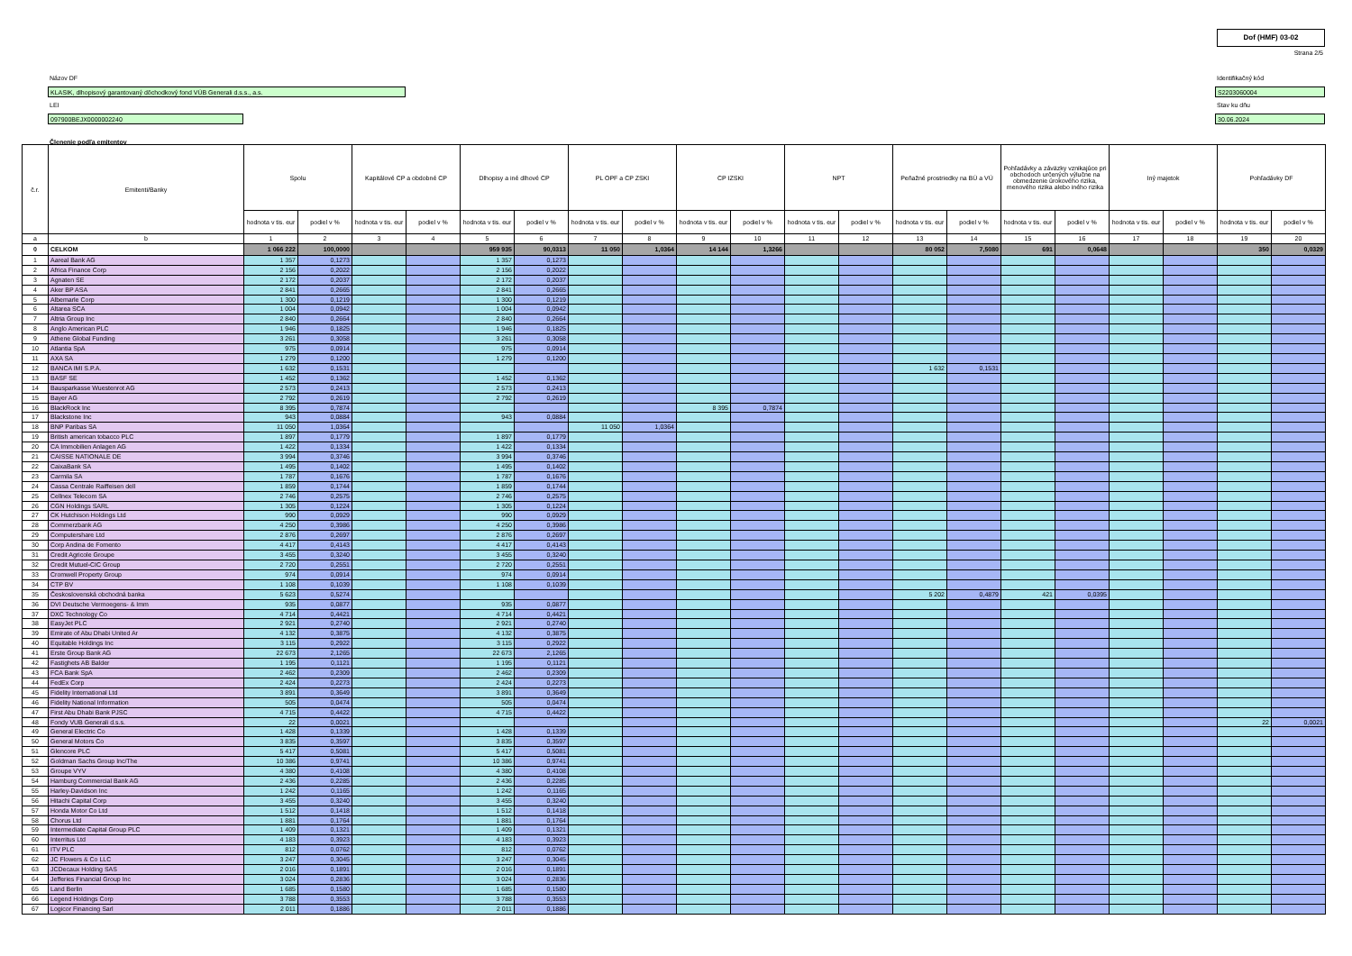Dof (HMF) 03-02
Strana 2/5
Názov DF
KLASIK, dlhopisový garantovaný dôchodkový fond VÚB Generali d.s.s., a.s.
LEI
097900BEJX0000002240
Identifikačný kód
S2203060004
Stav ku dňu
30.06.2024
Členenie podľa emitentov
| č.r. | Emitenti/Banky | Spolu | | Kapitálové CP a obdobné CP | | Dlhopisy a iné dlhové CP | | PL OPF a CP ZSKI | | CP IZSKI | | NPT | | Peňažné prostriedky na BÚ a VÚ | | Pohľadávky a záväzky vznikajúce pri obchodoch určených výlučne na obmedzenie úrokového rizika, menového rizika alebo iného rizika | | Iný majetok | | Pohľadávky DF | |
| --- | --- | --- | --- | --- | --- | --- | --- | --- | --- | --- | --- | --- | --- | --- | --- | --- | --- | --- | --- | --- | --- |
| | | hodnota v tis. eur | podiel v % | hodnota v tis. eur | podiel v % | hodnota v tis. eur | podiel v % | hodnota v tis. eur | podiel v % | hodnota v tis. eur | podiel v % | hodnota v tis. eur | podiel v % | hodnota v tis. eur | podiel v % | hodnota v tis. eur | podiel v % | hodnota v tis. eur | podiel v % | hodnota v tis. eur | podiel v % |
| a | b | 1 | 2 | 3 | 4 | 5 | 6 | 7 | 8 | 9 | 10 | 11 | 12 | 13 | 14 | 15 | 16 | 17 | 18 | 19 | 20 |
| 0 | CELKOM | 1 066 222 | 100,0000 | | | 959 935 | 90,0313 | 11 050 | 1,0364 | 14 144 | 1,3266 | | | 80 052 | 7,5080 | 691 | 0,0648 | | | 350 | 0,0329 |
| 1 | Aareal Bank AG | 1 357 | 0,1273 | | | 1 357 | 0,1273 | | | | | | | | | | | | | | |
| 2 | Africa Finance Corp | 2 156 | 0,2022 | | | 2 156 | 0,2022 | | | | | | | | | | | | | | |
| 3 | Agnaten SE | 2 172 | 0,2037 | | | 2 172 | 0,2037 | | | | | | | | | | | | | | |
| 4 | Aker BP ASA | 2 841 | 0,2665 | | | 2 841 | 0,2665 | | | | | | | | | | | | | | |
| 5 | Albemarle Corp | 1 300 | 0,1219 | | | 1 300 | 0,1219 | | | | | | | | | | | | | | |
| 6 | Altarea SCA | 1 004 | 0,0942 | | | 1 004 | 0,0942 | | | | | | | | | | | | | | |
| 7 | Altria Group Inc | 2 840 | 0,2664 | | | 2 840 | 0,2664 | | | | | | | | | | | | | | |
| 8 | Anglo American PLC | 1 946 | 0,1825 | | | 1 946 | 0,1825 | | | | | | | | | | | | | | |
| 9 | Athene Global Funding | 3 261 | 0,3058 | | | 3 261 | 0,3058 | | | | | | | | | | | | | | |
| 10 | Atlantia SpA | 975 | 0,0914 | | | 975 | 0,0914 | | | | | | | | | | | | | | |
| 11 | AXA SA | 1 279 | 0,1200 | | | 1 279 | 0,1200 | | | | | | | | | | | | | | |
| 12 | BANCA IMI S.P.A. | 1 632 | 0,1531 | | | | | | | | | | | 1 632 | 0,1531 | | | | | | |
| 13 | BASF SE | 1 452 | 0,1362 | | | 1 452 | 0,1362 | | | | | | | | | | | | | | |
| 14 | Bausparkasse Wuestenrot AG | 2 573 | 0,2413 | | | 2 573 | 0,2413 | | | | | | | | | | | | | | |
| 15 | Bayer AG | 2 792 | 0,2619 | | | 2 792 | 0,2619 | | | | | | | | | | | | | | |
| 16 | BlackRock Inc | 8 395 | 0,7874 | | | | | | | 8 395 | 0,7874 | | | | | | | | | | |
| 17 | Blackstone Inc | 943 | 0,0884 | | | 943 | 0,0884 | | | | | | | | | | | | | | |
| 18 | BNP Paribas SA | 11 050 | 1,0364 | | | | | 11 050 | 1,0364 | | | | | | | | | | | | |
| 19 | British american tobacco PLC | 1 897 | 0,1779 | | | 1 897 | 0,1779 | | | | | | | | | | | | | | |
| 20 | CA Immobilien Anlagen AG | 1 422 | 0,1334 | | | 1 422 | 0,1334 | | | | | | | | | | | | | | |
| 21 | CAISSE NATIONALE DE | 3 994 | 0,3746 | | | 3 994 | 0,3746 | | | | | | | | | | | | | | |
| 22 | CaixaBank SA | 1 495 | 0,1402 | | | 1 495 | 0,1402 | | | | | | | | | | | | | | |
| 23 | Carmila SA | 1 787 | 0,1676 | | | 1 787 | 0,1676 | | | | | | | | | | | | | | |
| 24 | Cassa Centrale Raiffeisen dell | 1 859 | 0,1744 | | | 1 859 | 0,1744 | | | | | | | | | | | | | | |
| 25 | Cellnex Telecom SA | 2 746 | 0,2575 | | | 2 746 | 0,2575 | | | | | | | | | | | | | | |
| 26 | CGN Holdings SARL | 1 305 | 0,1224 | | | 1 305 | 0,1224 | | | | | | | | | | | | | | |
| 27 | CK Hutchison Holdings Ltd | 990 | 0,0929 | | | 990 | 0,0929 | | | | | | | | | | | | | | |
| 28 | Commerzbank AG | 4 250 | 0,3986 | | | 4 250 | 0,3986 | | | | | | | | | | | | | | |
| 29 | Computershare Ltd | 2 876 | 0,2697 | | | 2 876 | 0,2697 | | | | | | | | | | | | | | |
| 30 | Corp Andina de Fomento | 4 417 | 0,4143 | | | 4 417 | 0,4143 | | | | | | | | | | | | | | |
| 31 | Credit Agricole Groupe | 3 455 | 0,3240 | | | 3 455 | 0,3240 | | | | | | | | | | | | | | |
| 32 | Credit Mutuel-CIC Group | 2 720 | 0,2551 | | | 2 720 | 0,2551 | | | | | | | | | | | | | | |
| 33 | Cromwell Property Group | 974 | 0,0914 | | | 974 | 0,0914 | | | | | | | | | | | | | | |
| 34 | CTP BV | 1 108 | 0,1039 | | | 1 108 | 0,1039 | | | | | | | | | | | | | | |
| 35 | Československá obchodná banka | 5 623 | 0,5274 | | | | | | | | | | | 5 202 | 0,4879 | 421 | 0,0395 | | | | |
| 36 | DVI Deutsche Vermoegens- & Imm | 935 | 0,0877 | | | 935 | 0,0877 | | | | | | | | | | | | | | |
| 37 | DXC Technology Co | 4 714 | 0,4421 | | | 4 714 | 0,4421 | | | | | | | | | | | | | | |
| 38 | EasyJet PLC | 2 921 | 0,2740 | | | 2 921 | 0,2740 | | | | | | | | | | | | | | |
| 39 | Emirate of Abu Dhabi United Ar | 4 132 | 0,3875 | | | 4 132 | 0,3875 | | | | | | | | | | | | | | |
| 40 | Equitable Holdings Inc | 3 115 | 0,2922 | | | 3 115 | 0,2922 | | | | | | | | | | | | | | |
| 41 | Erste Group Bank AG | 22 673 | 2,1265 | | | 22 673 | 2,1265 | | | | | | | | | | | | | | |
| 42 | Fastighets AB Balder | 1 195 | 0,1121 | | | 1 195 | 0,1121 | | | | | | | | | | | | | | |
| 43 | FCA Bank SpA | 2 462 | 0,2309 | | | 2 462 | 0,2309 | | | | | | | | | | | | | | |
| 44 | FedEx Corp | 2 424 | 0,2273 | | | 2 424 | 0,2273 | | | | | | | | | | | | | | |
| 45 | Fidelity International Ltd | 3 891 | 0,3649 | | | 3 891 | 0,3649 | | | | | | | | | | | | | | |
| 46 | Fidelity National Information | 505 | 0,0474 | | | 505 | 0,0474 | | | | | | | | | | | | | | |
| 47 | First Abu Dhabi Bank PJSC | 4 715 | 0,4422 | | | 4 715 | 0,4422 | | | | | | | | | | | | | | |
| 48 | Fondy VUB Generali d.s.s. | 22 | 0,0021 | | | | | | | | | | | | | | | | | 22 | 0,0021 |
| 49 | General Electric Co | 1 428 | 0,1339 | | | 1 428 | 0,1339 | | | | | | | | | | | | | | |
| 50 | General Motors Co | 3 835 | 0,3597 | | | 3 835 | 0,3597 | | | | | | | | | | | | | | |
| 51 | Glencore PLC | 5 417 | 0,5081 | | | 5 417 | 0,5081 | | | | | | | | | | | | | | |
| 52 | Goldman Sachs Group Inc/The | 10 386 | 0,9741 | | | 10 386 | 0,9741 | | | | | | | | | | | | | | |
| 53 | Groupe VYV | 4 380 | 0,4108 | | | 4 380 | 0,4108 | | | | | | | | | | | | | | |
| 54 | Hamburg Commercial Bank AG | 2 436 | 0,2285 | | | 2 436 | 0,2285 | | | | | | | | | | | | | | |
| 55 | Harley-Davidson Inc | 1 242 | 0,1165 | | | 1 242 | 0,1165 | | | | | | | | | | | | | | |
| 56 | Hitachi Capital Corp | 3 455 | 0,3240 | | | 3 455 | 0,3240 | | | | | | | | | | | | | | |
| 57 | Honda Motor Co Ltd | 1 512 | 0,1418 | | | 1 512 | 0,1418 | | | | | | | | | | | | | | |
| 58 | Chorus Ltd | 1 881 | 0,1764 | | | 1 881 | 0,1764 | | | | | | | | | | | | | | |
| 59 | Intermediate Capital Group PLC | 1 409 | 0,1321 | | | 1 409 | 0,1321 | | | | | | | | | | | | | | |
| 60 | Interritus Ltd | 4 183 | 0,3923 | | | 4 183 | 0,3923 | | | | | | | | | | | | | | |
| 61 | ITV PLC | 812 | 0,0762 | | | 812 | 0,0762 | | | | | | | | | | | | | | |
| 62 | JC Flowers & Co LLC | 3 247 | 0,3045 | | | 3 247 | 0,3045 | | | | | | | | | | | | | | |
| 63 | JCDecaux Holding SAS | 2 016 | 0,1891 | | | 2 016 | 0,1891 | | | | | | | | | | | | | | |
| 64 | Jefferies Financial Group Inc | 3 024 | 0,2836 | | | 3 024 | 0,2836 | | | | | | | | | | | | | | |
| 65 | Land Berlin | 1 685 | 0,1580 | | | 1 685 | 0,1580 | | | | | | | | | | | | | | |
| 66 | Legend Holdings Corp | 3 788 | 0,3553 | | | 3 788 | 0,3553 | | | | | | | | | | | | | | |
| 67 | Logicor Financing Sarl | 2 011 | 0,1886 | | | 2 011 | 0,1886 | | | | | | | | | | | | | | |